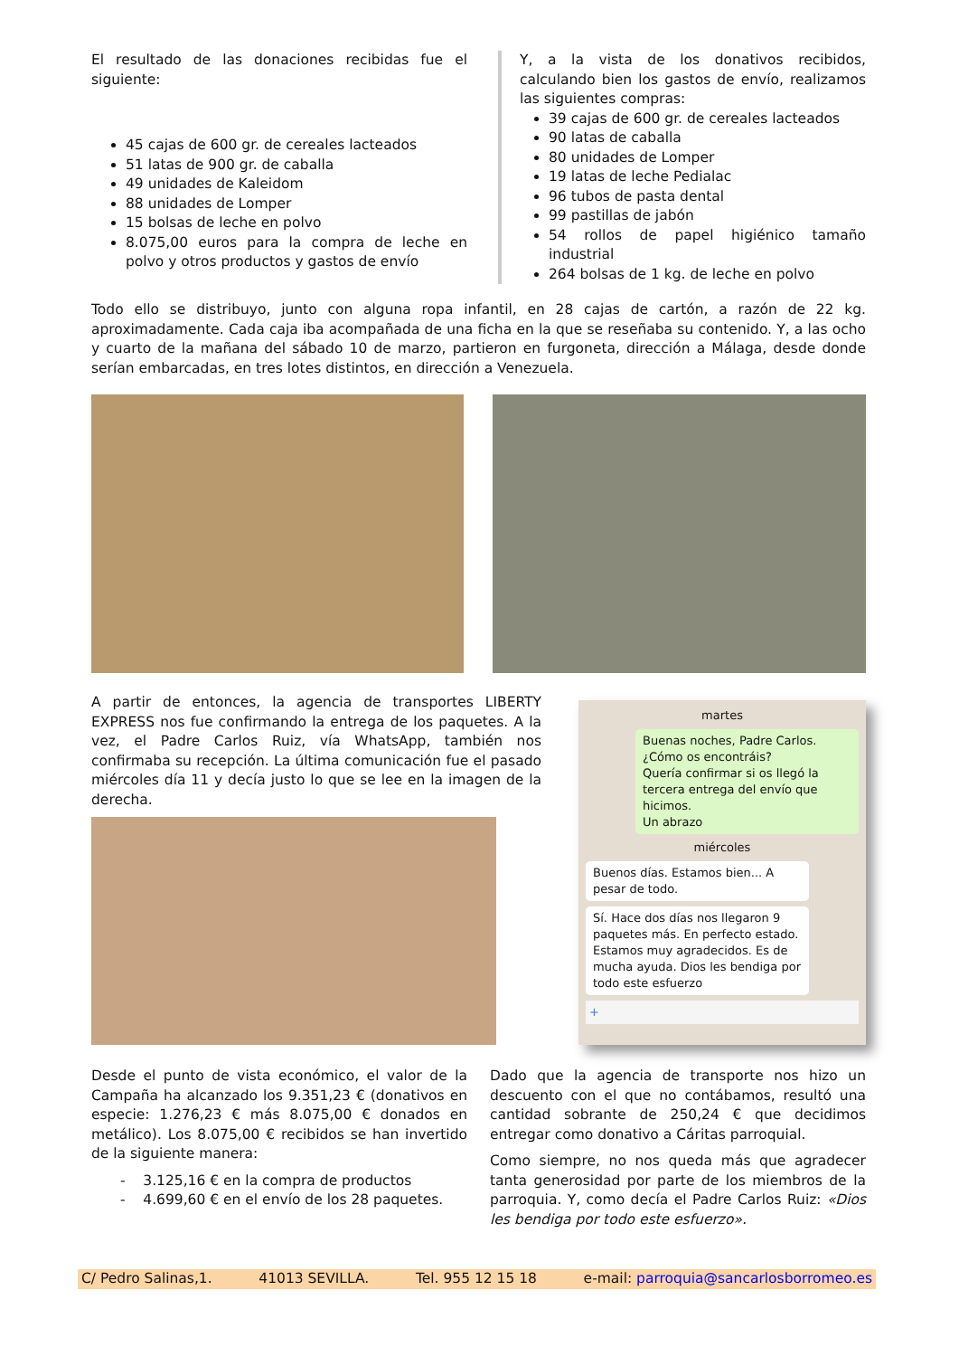El resultado de las donaciones recibidas fue el siguiente:
45 cajas de 600 gr. de cereales lacteados
51 latas de 900 gr. de caballa
49 unidades de Kaleidom
88 unidades de Lomper
15 bolsas de leche en polvo
8.075,00 euros para la compra de leche en polvo y otros productos y gastos de envío
Y, a la vista de los donativos recibidos, calculando bien los gastos de envío, realizamos las siguientes compras:
39 cajas de 600 gr. de cereales lacteados
90 latas de caballa
80 unidades de Lomper
19 latas de leche Pedialac
96 tubos de pasta dental
99 pastillas de jabón
54 rollos de papel higiénico tamaño industrial
264 bolsas de 1 kg. de leche en polvo
Todo ello se distribuyo, junto con alguna ropa infantil, en 28 cajas de cartón, a razón de 22 kg. aproximadamente. Cada caja iba acompañada de una ficha en la que se reseñaba su contenido. Y, a las ocho y cuarto de la mañana del sábado 10 de marzo, partieron en furgoneta, dirección a Málaga, desde donde serían embarcadas, en tres lotes distintos, en dirección a Venezuela.
A partir de entonces, la agencia de transportes LIBERTY EXPRESS nos fue confirmando la entrega de los paquetes. A la vez, el Padre Carlos Ruiz, vía WhatsApp, también nos confirmaba su recepción. La última comunicación fue el pasado miércoles día 11 y decía justo lo que se lee en la imagen de la derecha.
martes
Buenas noches, Padre Carlos.
¿Cómo os encontráis?
Quería confirmar si os llegó la tercera entrega del envío que hicimos.
Un abrazo
miércoles
Buenos días. Estamos bien... A pesar de todo.
Sí. Hace dos días nos llegaron 9 paquetes más. En perfecto estado. Estamos muy agradecidos. Es de mucha ayuda. Dios les bendiga por todo este esfuerzo
+
Desde el punto de vista económico, el valor de la Campaña ha alcanzado los 9.351,23 € (donativos en especie: 1.276,23 € más 8.075,00 € donados en metálico). Los 8.075,00 € recibidos se han invertido de la siguiente manera:
- 3.125,16 € en la compra de productos
- 4.699,60 € en el envío de los 28 paquetes.
Dado que la agencia de transporte nos hizo un descuento con el que no contábamos, resultó una cantidad sobrante de 250,24 € que decidimos entregar como donativo a Cáritas parroquial.
Como siempre, no nos queda más que agradecer tanta generosidad por parte de los miembros de la parroquia. Y, como decía el Padre Carlos Ruiz: «Dios les bendiga por todo este esfuerzo».
C/ Pedro Salinas,1. 41013 SEVILLA. Tel. 955 12 15 18 e-mail: parroquia@sancarlosborromeo.es